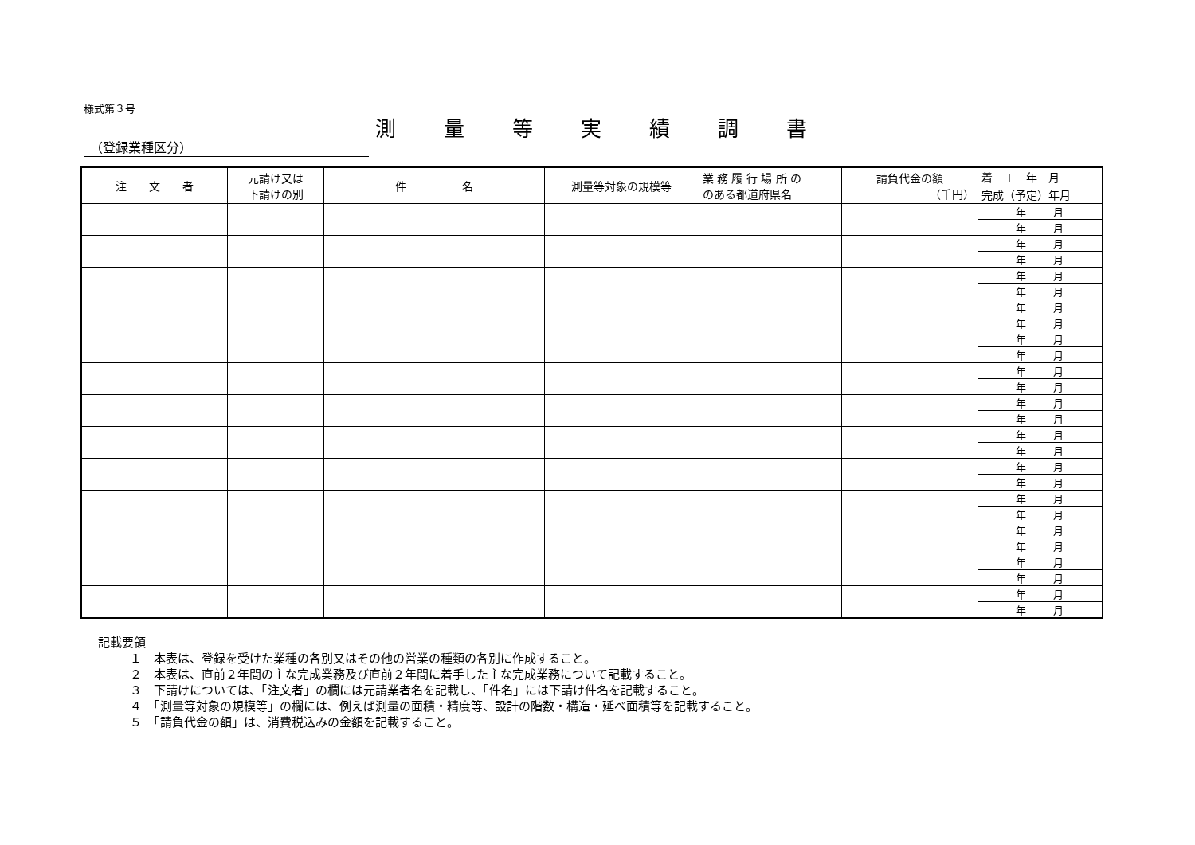様式第３号
測量等実績調書
（登録業種区分）
| 注 文 者 | 元請け又は 下請けの別 | 件 名 | 測量等対象の規模等 | 業 務 履 行 場 所 の のある都道府県名 | 請負代金の額 （千円） | 着 工 年 月 |
| | | | | | | 完成（予定）年月 |
| | | | | | | 年 月 |
| | | | | | | 年 月 |
| | | | | | | 年 月 |
| | | | | | | 年 月 |
| | | | | | | 年 月 |
| | | | | | | 年 月 |
| | | | | | | 年 月 |
| | | | | | | 年 月 |
| | | | | | | 年 月 |
| | | | | | | 年 月 |
| | | | | | | 年 月 |
| | | | | | | 年 月 |
| | | | | | | 年 月 |
| | | | | | | 年 月 |
| | | | | | | 年 月 |
| | | | | | | 年 月 |
| | | | | | | 年 月 |
| | | | | | | 年 月 |
| | | | | | | 年 月 |
| | | | | | | 年 月 |
| | | | | | | 年 月 |
| | | | | | | 年 月 |
| | | | | | | 年 月 |
| | | | | | | 年 月 |
| | | | | | | 年 月 |
| | | | | | | 年 月 |
記載要領
１　本表は、登録を受けた業種の各別又はその他の営業の種類の各別に作成すること。
２　本表は、直前２年間の主な完成業務及び直前２年間に着手した主な完成業務について記載すること。
３　下請けについては、「注文者」の欄には元請業者名を記載し、「件名」には下請け件名を記載すること。
４　「測量等対象の規模等」の欄には、例えば測量の面積・精度等、設計の階数・構造・延べ面積等を記載すること。
５　「請負代金の額」は、消費税込みの金額を記載すること。